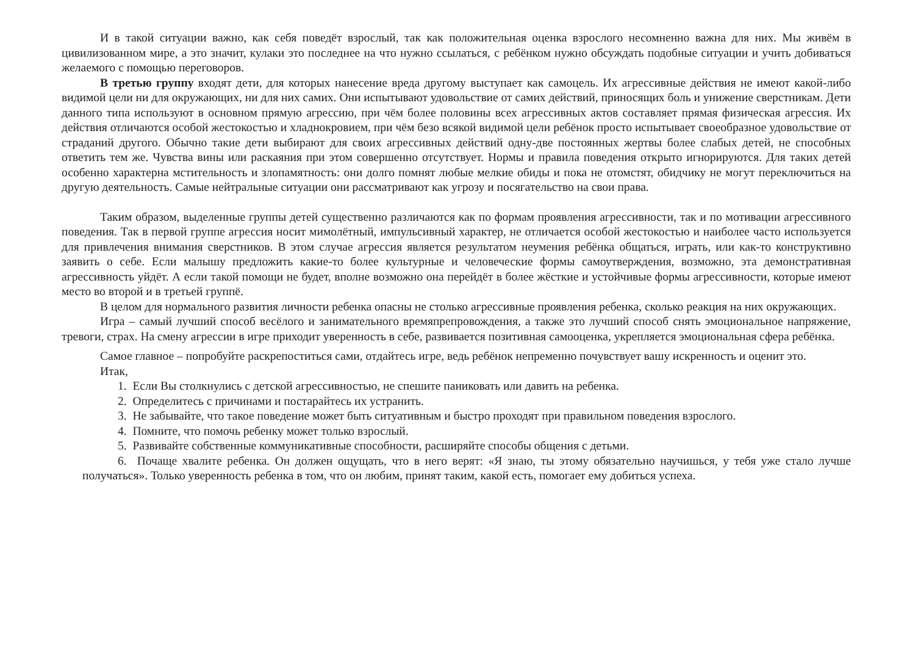И в такой ситуации важно, как себя поведёт взрослый, так как положительная оценка взрослого несомненно важна для них. Мы живём в цивилизованном мире, а это значит, кулаки это последнее на что нужно ссылаться, с ребёнком нужно обсуждать подобные ситуации и учить добиваться желаемого с помощью переговоров.
В третью группу входят дети, для которых нанесение вреда другому выступает как самоцель. Их агрессивные действия не имеют какой-либо видимой цели ни для окружающих, ни для них самих. Они испытывают удовольствие от самих действий, приносящих боль и унижение сверстникам. Дети данного типа используют в основном прямую агрессию, при чём более половины всех агрессивных актов составляет прямая физическая агрессия. Их действия отличаются особой жестокостью и хладнокровием, при чём безо всякой видимой цели ребёнок просто испытывает своеобразное удовольствие от страданий другого. Обычно такие дети выбирают для своих агрессивных действий одну-две постоянных жертвы более слабых детей, не способных ответить тем же. Чувства вины или раскаяния при этом совершенно отсутствует. Нормы и правила поведения открыто игнорируются. Для таких детей особенно характерна мстительность и злопамятность: они долго помнят любые мелкие обиды и пока не отомстят, обидчику не могут переключиться на другую деятельность. Самые нейтральные ситуации они рассматривают как угрозу и посягательство на свои права.
Таким образом, выделенные группы детей существенно различаются как по формам проявления агрессивности, так и по мотивации агрессивного поведения. Так в первой группе агрессия носит мимолётный, импульсивный характер, не отличается особой жестокостью и наиболее часто используется для привлечения внимания сверстников. В этом случае агрессия является результатом неумения ребёнка общаться, играть, или как-то конструктивно заявить о себе. Если малышу предложить какие-то более культурные и человеческие формы самоутверждения, возможно, эта демонстративная агрессивность уйдёт. А если такой помощи не будет, вполне возможно она перейдёт в более жёсткие и устойчивые формы агрессивности, которые имеют место во второй и в третьей группё.
В целом для нормального развития личности ребенка опасны не столько агрессивные проявления ребенка, сколько реакция на них окружающих.
Игра – самый лучший способ весёлого и занимательного времяпрепровождения, а также это лучший способ снять эмоциональное напряжение, тревоги, страх. На смену агрессии в игре приходит уверенность в себе, развивается позитивная самооценка, укрепляется эмоциональная сфера ребёнка.
Самое главное – попробуйте раскрепоститься сами, отдайтесь игре, ведь ребёнок непременно почувствует вашу искренность и оценит это.
Итак,
1. Если Вы столкнулись с детской агрессивностью, не спешите паниковать или давить на ребенка.
2. Определитесь с причинами и постарайтесь их устранить.
3. Не забывайте, что такое поведение может быть ситуативным и быстро проходят при правильном поведения взрослого.
4. Помните, что помочь ребенку может только взрослый.
5. Развивайте собственные коммуникативные способности, расширяйте способы общения с детьми.
6. Почаще хвалите ребенка. Он должен ощущать, что в него верят: «Я знаю, ты этому обязательно научишься, у тебя уже стало лучше получаться». Только уверенность ребенка в том, что он любим, принят таким, какой есть, помогает ему добиться успеха.